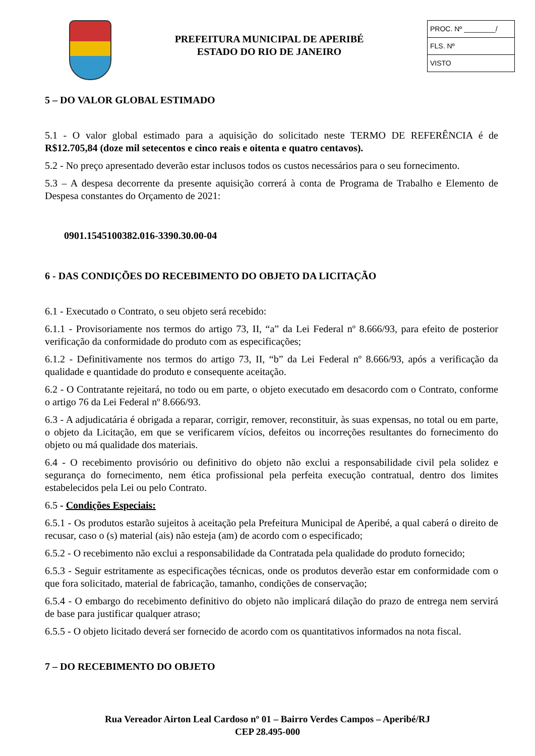PREFEITURA MUNICIPAL DE APERIBÉ
ESTADO DO RIO DE JANEIRO
PROC. Nº ________/
FLS. Nº
VISTO
5 – DO VALOR GLOBAL ESTIMADO
5.1 - O valor global estimado para a aquisição do solicitado neste TERMO DE REFERÊNCIA é de R$12.705,84 (doze mil setecentos e cinco reais e oitenta e quatro centavos).
5.2 - No preço apresentado deverão estar inclusos todos os custos necessários para o seu fornecimento.
5.3 – A despesa decorrente da presente aquisição correrá à conta de Programa de Trabalho e Elemento de Despesa constantes do Orçamento de 2021:
0901.1545100382.016-3390.30.00-04
6 - DAS CONDIÇÕES DO RECEBIMENTO DO OBJETO DA LICITAÇÃO
6.1 - Executado o Contrato, o seu objeto será recebido:
6.1.1 - Provisoriamente nos termos do artigo 73, II, “a” da Lei Federal nº 8.666/93, para efeito de posterior verificação da conformidade do produto com as especificações;
6.1.2 - Definitivamente nos termos do artigo 73, II, “b” da Lei Federal nº 8.666/93, após a verificação da qualidade e quantidade do produto e consequente aceitação.
6.2 - O Contratante rejeitará, no todo ou em parte, o objeto executado em desacordo com o Contrato, conforme o artigo 76 da Lei Federal nº 8.666/93.
6.3 - A adjudicatária é obrigada a reparar, corrigir, remover, reconstituir, às suas expensas, no total ou em parte, o objeto da Licitação, em que se verificarem vícios, defeitos ou incorreções resultantes do fornecimento do objeto ou má qualidade dos materiais.
6.4 - O recebimento provisório ou definitivo do objeto não exclui a responsabilidade civil pela solidez e segurança do fornecimento, nem ética profissional pela perfeita execução contratual, dentro dos limites estabelecidos pela Lei ou pelo Contrato.
6.5 - Condições Especiais:
6.5.1 - Os produtos estarão sujeitos à aceitação pela Prefeitura Municipal de Aperibé, a qual caberá o direito de recusar, caso o (s) material (ais) não esteja (am) de acordo com o especificado;
6.5.2 - O recebimento não exclui a responsabilidade da Contratada pela qualidade do produto fornecido;
6.5.3 - Seguir estritamente as especificações técnicas, onde os produtos deverão estar em conformidade com o que fora solicitado, material de fabricação, tamanho, condições de conservação;
6.5.4 - O embargo do recebimento definitivo do objeto não implicará dilação do prazo de entrega nem servirá de base para justificar qualquer atraso;
6.5.5 - O objeto licitado deverá ser fornecido de acordo com os quantitativos informados na nota fiscal.
7 – DO RECEBIMENTO DO OBJETO
Rua Vereador Airton Leal Cardoso nº 01 – Bairro Verdes Campos – Aperibé/RJ
CEP 28.495-000